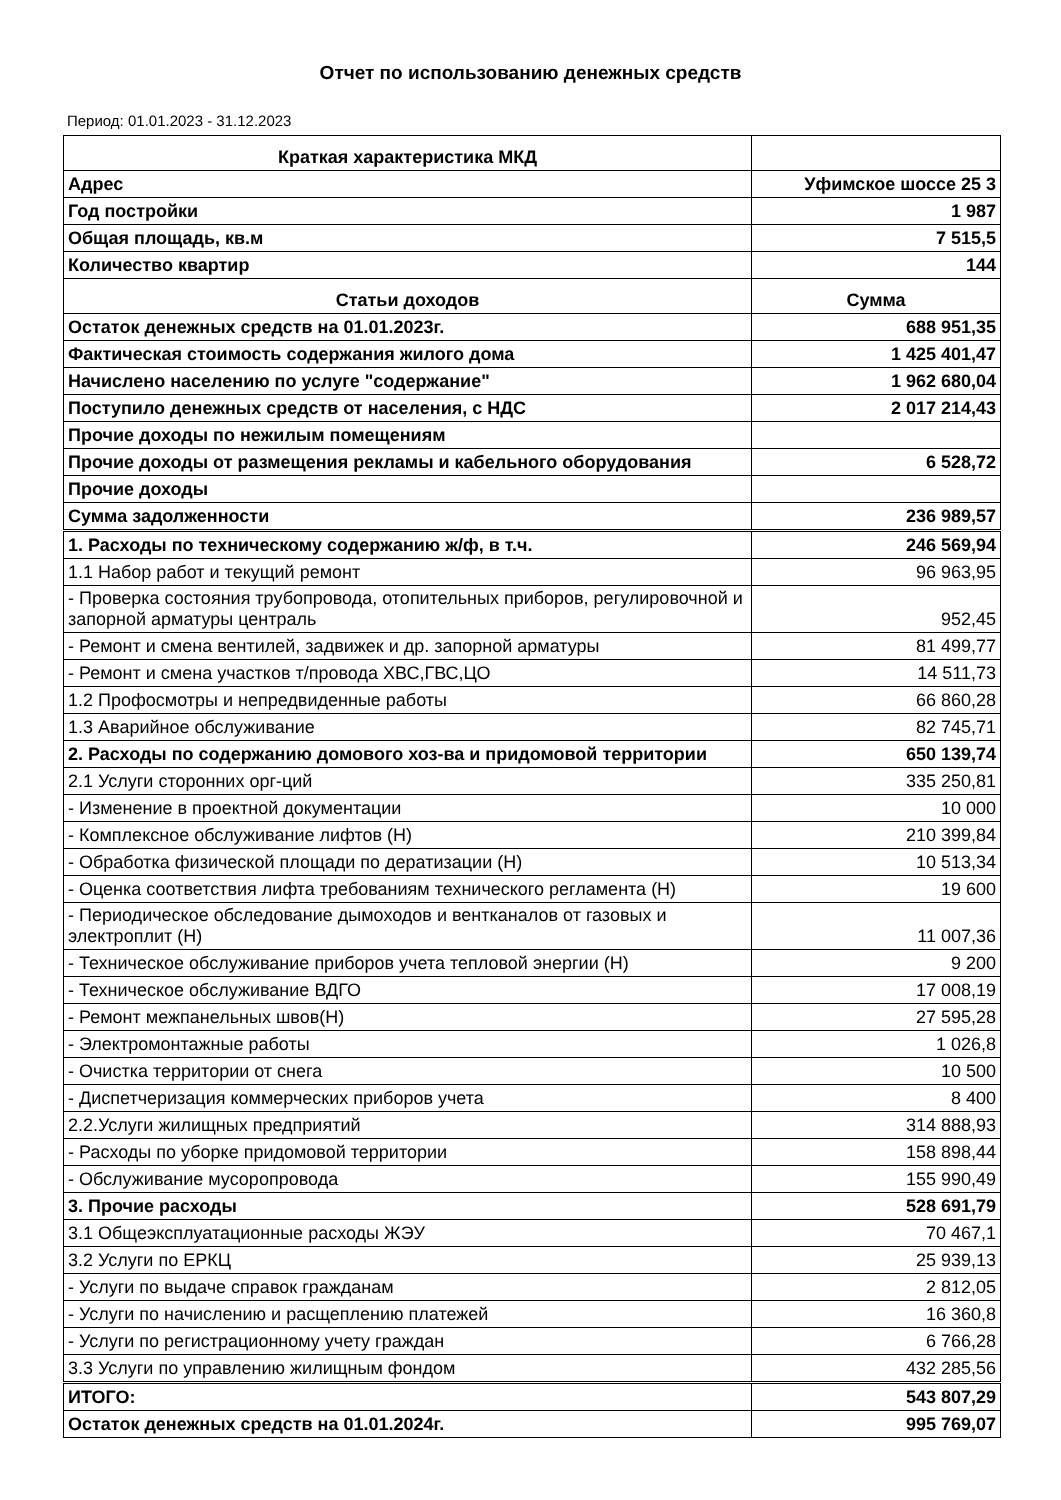Отчет по использованию денежных средств
Период: 01.01.2023 - 31.12.2023
| Краткая характеристика МКД | |
| --- | --- |
| Адрес | Уфимское шоссе 25 3 |
| Год постройки | 1 987 |
| Общая площадь, кв.м | 7 515,5 |
| Количество квартир | 144 |
| Статьи доходов | Сумма |
| Остаток денежных средств на 01.01.2023г. | 688 951,35 |
| Фактическая стоимость содержания жилого дома | 1 425 401,47 |
| Начислено населению по услуге "содержание" | 1 962 680,04 |
| Поступило денежных средств от населения, с НДС | 2 017 214,43 |
| Прочие доходы по нежилым помещениям | |
| Прочие доходы от размещения рекламы и кабельного оборудования | 6 528,72 |
| Прочие доходы | |
| Сумма задолженности | 236 989,57 |
| 1. Расходы по техническому содержанию ж/ф, в т.ч. | 246 569,94 |
| 1.1 Набор работ и текущий ремонт | 96 963,95 |
| - Проверка состояния трубопровода, отопительных приборов, регулировочной и запорной арматуры централь | 952,45 |
| - Ремонт и смена вентилей, задвижек и др. запорной арматуры | 81 499,77 |
| - Ремонт и смена участков т/провода ХВС,ГВС,ЦО | 14 511,73 |
| 1.2 Профосмотры и непредвиденные работы | 66 860,28 |
| 1.3 Аварийное обслуживание | 82 745,71 |
| 2. Расходы по содержанию домового хоз-ва и придомовой территории | 650 139,74 |
| 2.1 Услуги сторонних орг-ций | 335 250,81 |
| - Изменение в проектной документации | 10 000 |
| - Комплексное обслуживание лифтов (Н) | 210 399,84 |
| - Обработка физической площади по дератизации (Н) | 10 513,34 |
| - Оценка соответствия лифта требованиям технического регламента (Н) | 19 600 |
| - Периодическое обследование дымоходов и вентканалов от газовых и электроплит (Н) | 11 007,36 |
| - Техническое обслуживание приборов учета тепловой энергии (Н) | 9 200 |
| - Техническое обслуживание ВДГО | 17 008,19 |
| - Ремонт межпанельных швов(Н) | 27 595,28 |
| - Электромонтажные работы | 1 026,8 |
| - Очистка территории от снега | 10 500 |
| - Диспетчеризация коммерческих приборов учета | 8 400 |
| 2.2.Услуги жилищных предприятий | 314 888,93 |
| - Расходы по уборке придомовой территории | 158 898,44 |
| - Обслуживание мусоропровода | 155 990,49 |
| 3. Прочие расходы | 528 691,79 |
| 3.1 Общеэксплуатационные расходы ЖЭУ | 70 467,1 |
| 3.2 Услуги по ЕРКЦ | 25 939,13 |
| - Услуги по выдаче справок гражданам | 2 812,05 |
| - Услуги по начислению и расщеплению платежей | 16 360,8 |
| - Услуги по регистрационному учету граждан | 6 766,28 |
| 3.3 Услуги по управлению жилищным фондом | 432 285,56 |
| ИТОГО: | 543 807,29 |
| Остаток денежных средств на 01.01.2024г. | 995 769,07 |